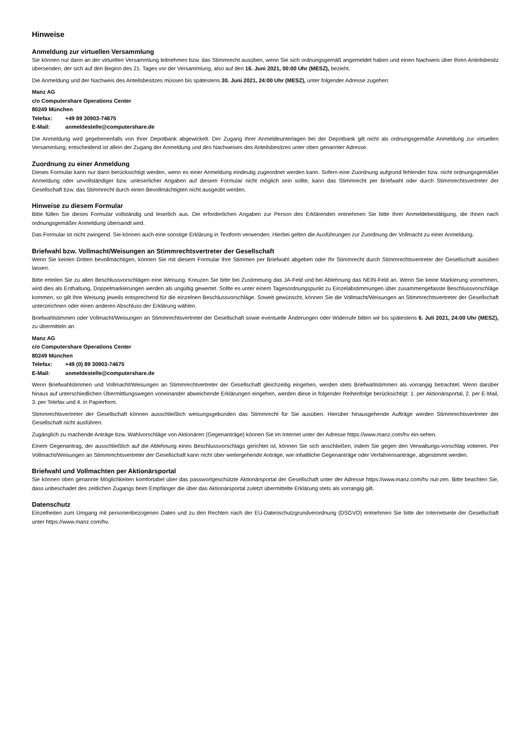Hinweise
Anmeldung zur virtuellen Versammlung
Sie können nur dann an der virtuellen Versammlung teilnehmen bzw. das Stimmrecht ausüben, wenn Sie sich ordnungsgemäß angemeldet haben und einen Nachweis über Ihren Anteilsbesitz übersenden, der sich auf den Beginn des 21. Tages vor der Versammlung, also auf den 16. Juni 2021, 00:00 Uhr (MESZ), bezieht.
Die Anmeldung und der Nachweis des Anteilsbesitzes müssen bis spätestens 30. Juni 2021, 24:00 Uhr (MESZ), unter folgender Adresse zugehen:
Manz AG
c/o Computershare Operations Center
80249 München
Telefax: +49 89 30903-74675
E-Mail: anmeldestelle@computershare.de
Die Anmeldung wird gegebenenfalls von Ihrer Depotbank abgewickelt. Der Zugang Ihrer Anmeldeunterlagen bei der Depotbank gilt nicht als ordnungsgemäße Anmeldung zur virtuellen Versammlung; entscheidend ist allein der Zugang der Anmeldung und des Nachweises des Anteilsbesitzes unter oben genannter Adresse.
Zuordnung zu einer Anmeldung
Dieses Formular kann nur dann berücksichtigt werden, wenn es einer Anmeldung eindeutig zugeordnet werden kann. Sofern eine Zuordnung aufgrund fehlender bzw. nicht ordnungsgemäßer Anmeldung oder unvollständiger bzw. unleserlicher Angaben auf diesem Formular nicht möglich sein sollte, kann das Stimmrecht per Briefwahl oder durch Stimmrechtsvertreter der Gesellschaft bzw. das Stimmrecht durch einen Bevollmächtigten nicht ausgeübt werden.
Hinweise zu diesem Formular
Bitte füllen Sie dieses Formular vollständig und leserlich aus. Die erforderlichen Angaben zur Person des Erklärenden entnehmen Sie bitte Ihrer Anmeldebestätigung, die Ihnen nach ordnungsgemäßer Anmeldung übersandt wird.
Das Formular ist nicht zwingend. Sie können auch eine sonstige Erklärung in Textform verwenden. Hierbei gelten die Ausführungen zur Zuordnung der Vollmacht zu einer Anmeldung.
Briefwahl bzw. Vollmacht/Weisungen an Stimmrechtsvertreter der Gesellschaft
Wenn Sie keinen Dritten bevollmächtigen, können Sie mit diesem Formular Ihre Stimmen per Briefwahl abgeben oder Ihr Stimmrecht durch Stimmrechtsvertreter der Gesellschaft ausüben lassen.
Bitte erteilen Sie zu allen Beschlussvorschlägen eine Weisung. Kreuzen Sie bitte bei Zustimmung das JA-Feld und bei Ablehnung das NEIN-Feld an. Wenn Sie keine Markierung vornehmen, wird dies als Enthaltung, Doppelmarkierungen werden als ungültig gewertet. Sollte es unter einem Tagesordnungspunkt zu Einzelabstimmungen über zusammengefasste Beschlussvorschläge kommen, so gilt Ihre Weisung jeweils entsprechend für die einzelnen Beschlussvorschläge. Soweit gewünscht, können Sie die Vollmacht/Weisungen an Stimmrechtsvertreter der Gesellschaft unterzeichnen oder einen anderen Abschluss der Erklärung wählen.
Briefwahlstimmen oder Vollmacht/Weisungen an Stimmrechtsvertreter der Gesellschaft sowie eventuelle Änderungen oder Widerrufe bitten wir bis spätestens 6. Juli 2021, 24:00 Uhr (MESZ), zu übermitteln an:
Manz AG
c/o Computershare Operations Center
80249 München
Telefax: +49 (0) 89 30903-74675
E-Mail: anmeldestelle@computershare.de
Wenn Briefwahlstimmen und Vollmacht/Weisungen an Stimmrechtvertreter der Gesellschaft gleichzeitig eingehen, werden stets Briefwahlstimmen als vorrangig betrachtet. Wenn darüber hinaus auf unterschiedlichen Übermittlungswegen voneinander abweichende Erklärungen eingehen, werden diese in folgender Reihenfolge berücksichtigt: 1. per Aktionärsportal, 2. per E-Mail, 3. per Telefax und 4. in Papierform.
Stimmrechtsvertreter der Gesellschaft können ausschließlich weisungsgebunden das Stimmrecht für Sie ausüben. Hierüber hinausgehende Aufträge werden Stimmrechtsvertreter der Gesellschaft nicht ausführen.
Zugänglich zu machende Anträge bzw. Wahlvorschläge von Aktionären (Gegenanträge) können Sie im Internet unter der Adresse https://www.manz.com/hv ein-sehen.
Einem Gegenantrag, der ausschließlich auf die Ablehnung eines Beschlussvorschlags gerichtet ist, können Sie sich anschließen, indem Sie gegen den Verwaltungs-vorschlag votieren. Per Vollmacht/Weisungen an Stimmrechtsvertreter der Gesellschaft kann nicht über weitergehende Anträge, wie inhaltliche Gegenanträge oder Verfahrensanträge, abgestimmt werden.
Briefwahl und Vollmachten per Aktionärsportal
Sie können oben genannte Möglichkeiten komfortabel über das passwortgeschützte Aktionärsportal der Gesellschaft unter der Adresse https://www.manz.com/hv nut-zen. Bitte beachten Sie, dass unbeschadet des zeitlichen Zugangs beim Empfänger die über das Aktionärsportal zuletzt übermittelte Erklärung stets als vorrangig gilt.
Datenschutz
Einzelheiten zum Umgang mit personenbezogenen Daten und zu den Rechten nach der EU-Datenschutzgrundverordnung (DSGVO) entnehmen Sie bitte der Internetseite der Gesellschaft unter https://www.manz.com/hv.